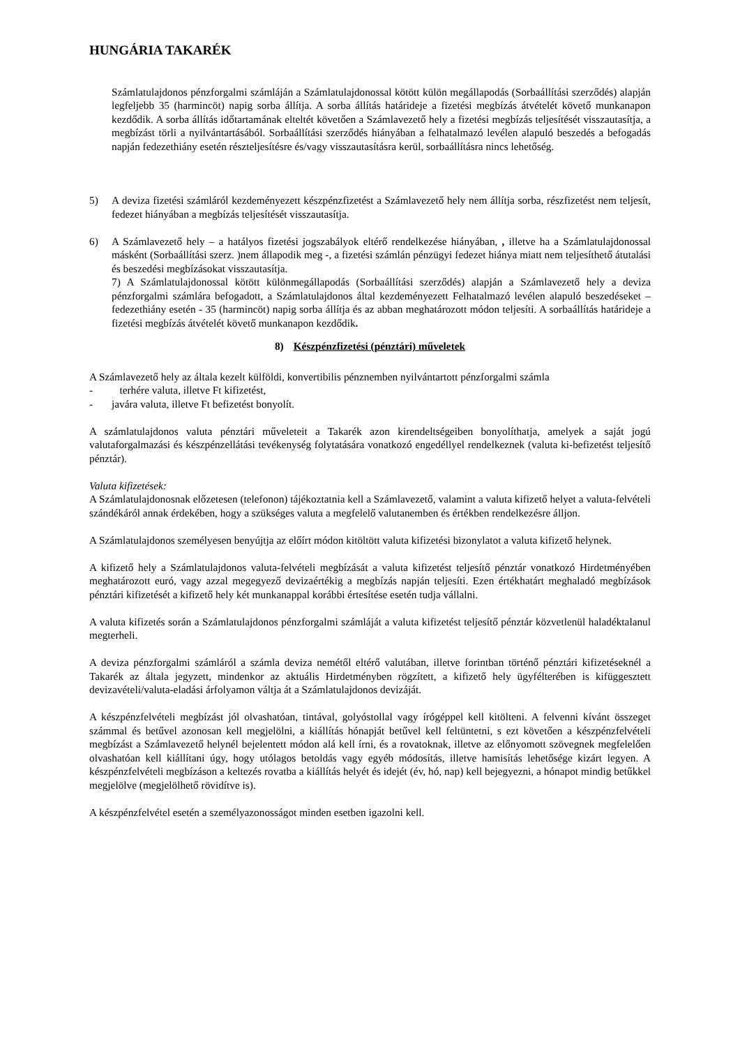HUNGÁRIA TAKARÉK
Számlatulajdonos pénzforgalmi számláján a Számlatulajdonossal kötött külön megállapodás (Sorbaállítási szerződés) alapján legfeljebb 35 (harmincöt) napig sorba állítja. A sorba állítás határideje a fizetési megbízás átvételét követő munkanapon kezdődik. A sorba állítás időtartamának elteltét követően a Számlavezető hely a fizetési megbízás teljesítését visszautasítja, a megbízást törli a nyilvántartásából. Sorbaállítási szerződés hiányában a felhatalmazó levélen alapuló beszedés a befogadás napján fedezethiány esetén részteljesítésre és/vagy visszautasításra kerül, sorbaállításra nincs lehetőség.
5) A deviza fizetési számláról kezdeményezett készpénzfizetést a Számlavezető hely nem állítja sorba, részfizetést nem teljesít, fedezet hiányában a megbízás teljesítését visszautasítja.
6) A Számlavezető hely – a hatályos fizetési jogszabályok eltérő rendelkezése hiányában, , illetve ha a Számlatulajdonossal másként (Sorbaállítási szerz. )nem állapodik meg -, a fizetési számlán pénzügyi fedezet hiánya miatt nem teljesíthető átutalási és beszedési megbízásokat visszautasítja.
7) A Számlatulajdonossal kötött különmegállapodás (Sorbaállítási szerződés) alapján a Számlavezető hely a deviza pénzforgalmi számlára befogadott, a Számlatulajdonos által kezdeményezett Felhatalmazó levélen alapuló beszedéseket – fedezethiány esetén - 35 (harmincöt) napig sorba állítja és az abban meghatározott módon teljesíti. A sorbaállítás határideje a fizetési megbízás átvételét követő munkanapon kezdődik.
8) Készpénzfizetési (pénztári) műveletek
A Számlavezető hely az általa kezelt külföldi, konvertibilis pénznemben nyilvántartott pénzforgalmi számla
- terhére valuta, illetve Ft kifizetést,
- javára valuta, illetve Ft befizetést bonyolít.
A számlatulajdonos valuta pénztári műveleteit a Takarék azon kirendeltségeiben bonyolíthatja, amelyek a saját jogú valutaforgalmazási és készpénzellátási tevékenység folytatására vonatkozó engedéllyel rendelkeznek (valuta ki-befizetést teljesítő pénztár).
Valuta kifizetések:
A Számlatulajdonosnak előzetesen (telefonon) tájékoztatnia kell a Számlavezető, valamint a valuta kifizető helyet a valuta-felvételi szándékáról annak érdekében, hogy a szükséges valuta a megfelelő valutanemben és értékben rendelkezésre álljon.
A Számlatulajdonos személyesen benyújtja az előírt módon kitöltött valuta kifizetési bizonylatot a valuta kifizető helynek.
A kifizető hely a Számlatulajdonos valuta-felvételi megbízását a valuta kifizetést teljesítő pénztár vonatkozó Hirdetményében meghatározott euró, vagy azzal megegyező devizaértékig a megbízás napján teljesíti. Ezen értékhatárt meghaladó megbízások pénztári kifizetését a kifizető hely két munkanappal korábbi értesítése esetén tudja vállalni.
A valuta kifizetés során a Számlatulajdonos pénzforgalmi számláját a valuta kifizetést teljesítő pénztár közvetlenül haladéktalanul megterheli.
A deviza pénzforgalmi számláról a számla deviza nemétől eltérő valutában, illetve forintban történő pénztári kifizetéseknél a Takarék az általa jegyzett, mindenkor az aktuális Hirdetményben rögzített, a kifizető hely ügyfélterében is kifüggesztett devizavételi/valuta-eladási árfolyamon váltja át a Számlatulajdonos devizáját.
A készpénzfelvételi megbízást jól olvashatóan, tintával, golyóstollal vagy írógéppel kell kitölteni. A felvenni kívánt összeget számmal és betűvel azonosan kell megjelölni, a kiállítás hónapját betűvel kell feltüntetni, s ezt követően a készpénzfelvételi megbízást a Számlavezető helynél bejelentett módon alá kell írni, és a rovatoknak, illetve az előnyomott szövegnek megfelelően olvashatóan kell kiállítani úgy, hogy utólagos betoldás vagy egyéb módosítás, illetve hamisítás lehetősége kizárt legyen. A készpénzfelvételi megbízáson a keltezés rovatba a kiállítás helyét és idejét (év, hó, nap) kell bejegyezni, a hónapot mindig betűkkel megjelölve (megjelölhető rövidítve is).
A készpénzfelvétel esetén a személyazonosságot minden esetben igazolni kell.